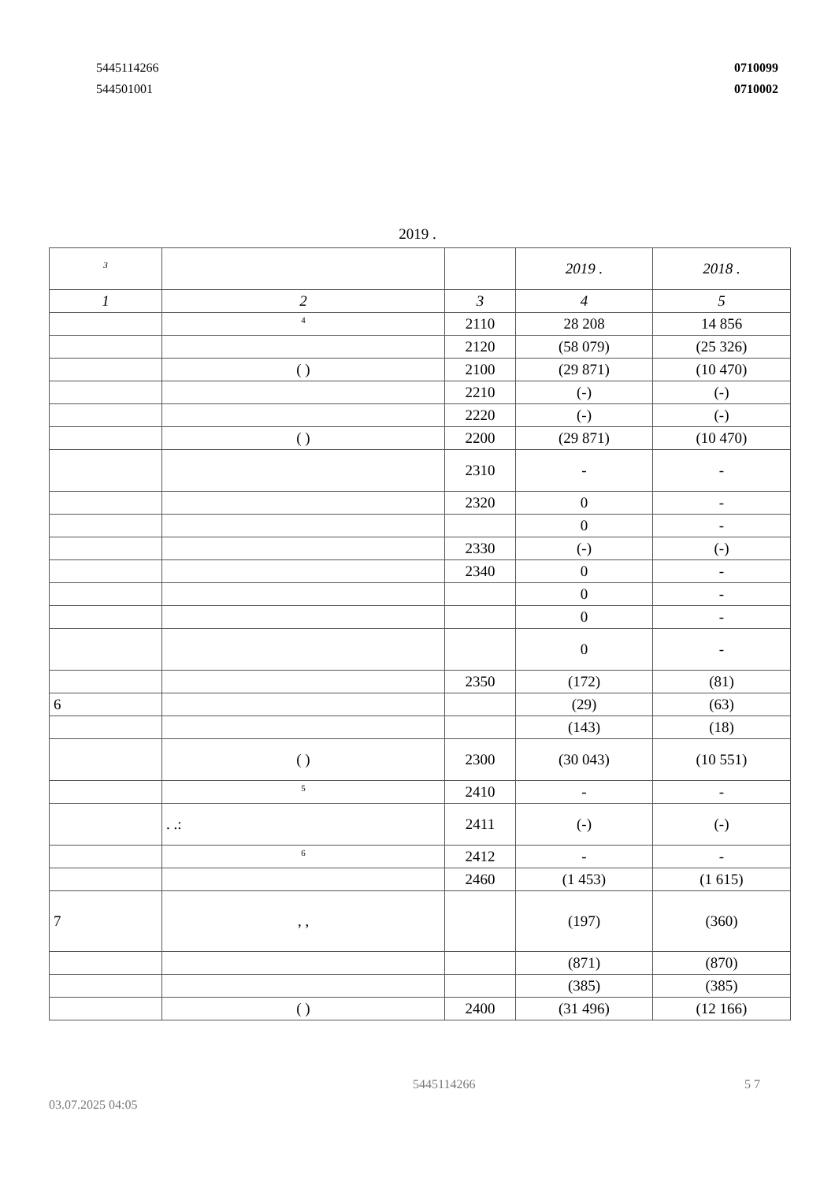5445114266
544501001
0710099
0710002
2019 .
| <sup>3</sup> | | | 2019 . | 2018 . |
| --- | --- | --- | --- | --- |
| 1 | 2 | 3 | 4 | 5 |
| | <sup>4</sup> | 2110 | 28 208 | 14 856 |
| | | 2120 | (58 079) | (25 326) |
| | ( ) | 2100 | (29 871) | (10 470) |
| | | 2210 | (-) | (-) |
| | | 2220 | (-) | (-) |
| | ( ) | 2200 | (29 871) | (10 470) |
| | | 2310 | - | - |
| | | 2320 | 0 | - |
| | | | 0 | - |
| | | 2330 | (-) | (-) |
| | | 2340 | 0 | - |
| | | | 0 | - |
| | | | 0 | - |
| | | | 0 | - |
| | | 2350 | (172) | (81) |
| 6 | | | (29) | (63) |
| | | | (143) | (18) |
| | ( ) | 2300 | (30 043) | (10 551) |
| | <sup>5</sup> | 2410 | - | - |
| | . .: | 2411 | (-) | (-) |
| | <sup>6</sup> | 2412 | - | - |
| | | 2460 | (1 453) | (1 615) |
| 7 | , , | | (197) | (360) |
| | | | (871) | (870) |
| | | | (385) | (385) |
| | ( ) | 2400 | (31 496) | (12 166) |
5445114266 5 7
03.07.2025 04:05